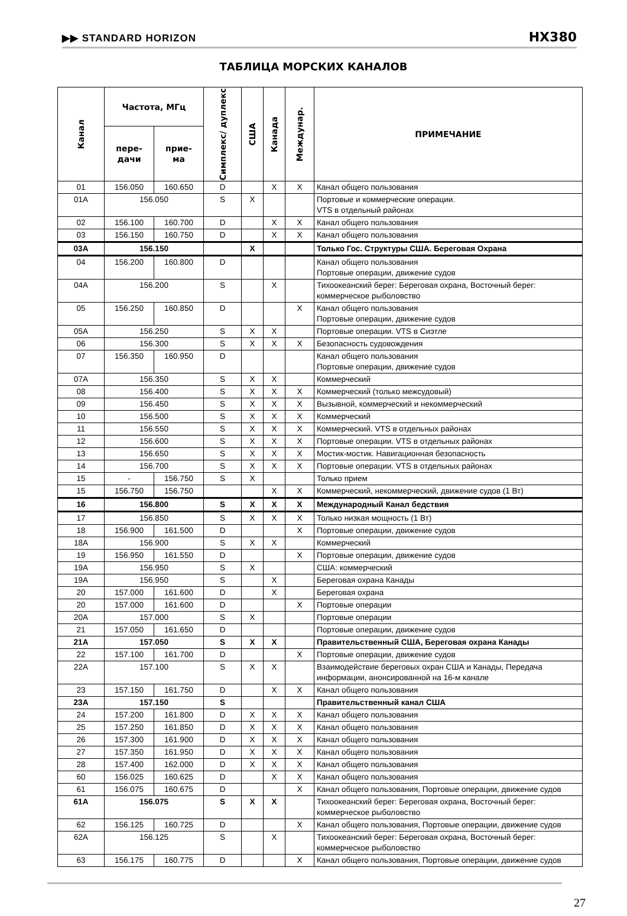▶▶ STANDARD HORIZON HX380
ТАБЛИЦА МОРСКИХ КАНАЛОВ
| Канал | Частота, МГц | | Симплекс/ дуплекс | США | Канада | Междунар. | ПРИМЕЧАНИЕ |
| --- | --- | --- | --- | --- | --- | --- | --- |
| | пере- дачи | прие- ма | | | | | |
| 01 | 156.050 | 160.650 | D | | X | X | Канал общего пользования |
| 01A | 156.050 | | S | X | | | Портовые и коммерческие операции. VTS в отдельный районах |
| 02 | 156.100 | 160.700 | D | | X | X | Канал общего пользования |
| 03 | 156.150 | 160.750 | D | | X | X | Канал общего пользования |
| 03A | 156.150 | | | X | | | Только Гос. Структуры США. Береговая Охрана |
| 04 | 156.200 | 160.800 | D | | | | Канал общего пользования Портовые операции, движение судов |
| 04A | 156.200 | | S | | X | | Тихоокеанский берег: Береговая охрана, Восточный берег: коммерческое рыболовство |
| 05 | 156.250 | 160.850 | D | | | X | Канал общего пользования Портовые операции, движение судов |
| 05A | 156.250 | | S | X | X | | Портовые операции. VTS в Сиэтле |
| 06 | 156.300 | | S | X | X | X | Безопасность судовождения |
| 07 | 156.350 | 160.950 | D | | | | Канал общего пользования Портовые операции, движение судов |
| 07A | 156.350 | | S | X | X | | Коммерческий |
| 08 | 156.400 | | S | X | X | X | Коммерческий (только межсудовый) |
| 09 | 156.450 | | S | X | X | X | Вызывной, коммерческий и некоммерческий |
| 10 | 156.500 | | S | X | X | X | Коммерческий |
| 11 | 156.550 | | S | X | X | X | Коммерческий. VTS в отдельных районах |
| 12 | 156.600 | | S | X | X | X | Портовые операции. VTS в отдельных районах |
| 13 | 156.650 | | S | X | X | X | Мостик-мостик. Навигационная безопасность |
| 14 | 156.700 | | S | X | X | X | Портовые операции. VTS в отдельных районах |
| 15 | - | 156.750 | S | X | | | Только прием |
| 15 | 156.750 | 156.750 | | | X | X | Коммерческий, некоммерческий, движение судов (1 Вт) |
| 16 | 156.800 | | S | X | X | X | Международный Канал бедствия |
| 17 | 156.850 | | S | X | X | X | Только низкая мощность (1 Вт) |
| 18 | 156.900 | 161.500 | D | | | X | Портовые операции, движение судов |
| 18A | 156.900 | | S | X | X | | Коммерческий |
| 19 | 156.950 | 161.550 | D | | | X | Портовые операции, движение судов |
| 19A | 156.950 | | S | X | | | США: коммерческий |
| 19A | 156.950 | | S | | X | | Береговая охрана Канады |
| 20 | 157.000 | 161.600 | D | | X | | Береговая охрана |
| 20 | 157.000 | 161.600 | D | | | X | Портовые операции |
| 20A | 157.000 | | S | X | | | Портовые операции |
| 21 | 157.050 | 161.650 | D | | | | Портовые операции, движение судов |
| 21A | 157.050 | | S | X | X | | Правительственный США, Береговая охрана Канады |
| 22 | 157.100 | 161.700 | D | | | X | Портовые операции, движение судов |
| 22A | 157.100 | | S | X | X | | Взаимодействие береговых охран США и Канады, Передача информации, анонсированной на 16-м канале |
| 23 | 157.150 | 161.750 | D | | X | X | Канал общего пользования |
| 23A | 157.150 | | S | | | | Правительственный канал США |
| 24 | 157.200 | 161.800 | D | X | X | X | Канал общего пользования |
| 25 | 157.250 | 161.850 | D | X | X | X | Канал общего пользования |
| 26 | 157.300 | 161.900 | D | X | X | X | Канал общего пользования |
| 27 | 157.350 | 161.950 | D | X | X | X | Канал общего пользования |
| 28 | 157.400 | 162.000 | D | X | X | X | Канал общего пользования |
| 60 | 156.025 | 160.625 | D | | X | X | Канал общего пользования |
| 61 | 156.075 | 160.675 | D | | | X | Канал общего пользования, Портовые операции, движение судов |
| 61A | 156.075 | | S | X | X | | Тихоокеанский берег: Береговая охрана, Восточный берег: коммерческое рыболовство |
| 62 | 156.125 | 160.725 | D | | | X | Канал общего пользования, Портовые операции, движение судов |
| 62A | 156.125 | | S | | X | | Тихоокеанский берег: Береговая охрана, Восточный берег: коммерческое рыболовство |
| 63 | 156.175 | 160.775 | D | | | X | Канал общего пользования, Портовые операции, движение судов |
27